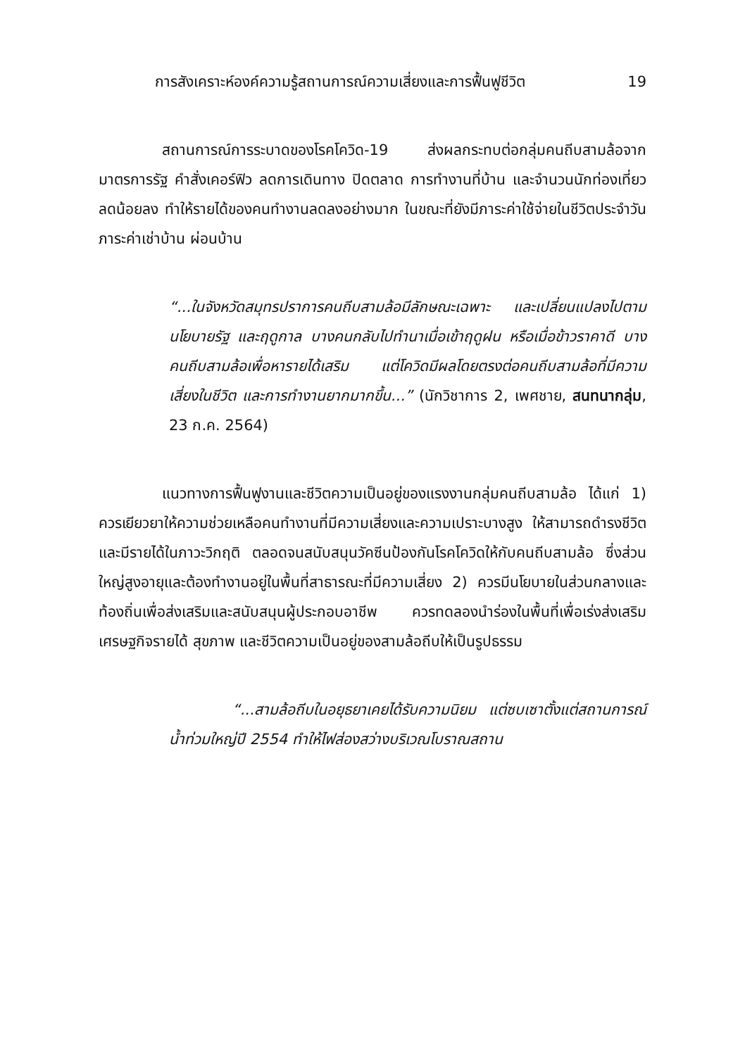การสังเคราะห์องค์ความรู้สถานการณ์ความเสี่ยงและการฟื้นฟูชีวิต 19
สถานการณ์การระบาดของโรคโควิด-19 ส่งผลกระทบต่อกลุ่มคนถีบสามล้อจากมาตรการรัฐ คำสั่งเคอร์ฟิว ลดการเดินทาง ปิดตลาด การทำงานที่บ้าน และจำนวนนักท่องเที่ยวลดน้อยลง ทำให้รายได้ของคนทำงานลดลงอย่างมาก ในขณะที่ยังมีภาระค่าใช้จ่ายในชีวิตประจำวัน ภาระค่าเช่าบ้าน ผ่อนบ้าน
“...ในจังหวัดสมุทรปราการคนถีบสามล้อมีลักษณะเฉพาะ และเปลี่ยนแปลงไปตามนโยบายรัฐ และฤดูกาล บางคนกลับไปทำนาเมื่อเข้าฤดูฝน หรือเมื่อข้าวราคาดี บางคนถีบสามล้อเพื่อหารายได้เสริม แต่โควิดมีผลโดยตรงต่อคนถีบสามล้อที่มีความเสี่ยงในชีวิต และการทำงานยากมากขึ้น...” (นักวิชาการ 2, เพศชาย, สนทนากลุ่ม, 23 ก.ค. 2564)
แนวทางการฟื้นฟูงานและชีวิตความเป็นอยู่ของแรงงานกลุ่มคนถีบสามล้อ ได้แก่ 1) ควรเยียวยาให้ความช่วยเหลือคนทำงานที่มีความเสี่ยงและความเปราะบางสูง ให้สามารถดำรงชีวิตและมีรายได้ในภาวะวิกฤติ ตลอดจนสนับสนุนวัคซีนป้องกันโรคโควิดให้กับคนถีบสามล้อ ซึ่งส่วนใหญ่สูงอายุและต้องทำงานอยู่ในพื้นที่สาธารณะที่มีความเสี่ยง 2) ควรมีนโยบายในส่วนกลางและท้องถิ่นเพื่อส่งเสริมและสนับสนุนผู้ประกอบอาชีพ ควรทดลองนำร่องในพื้นที่เพื่อเร่งส่งเสริมเศรษฐกิจรายได้ สุขภาพ และชีวิตความเป็นอยู่ของสามล้อถีบให้เป็นรูปธรรม
“...สามล้อถีบในอยุธยาเคยได้รับความนิยม แต่ซบเซาตั้งแต่สถานการณ์น้ำท่วมใหญ่ปี 2554 ทำให้ไฟส่องสว่างบริเวณโบราณสถาน